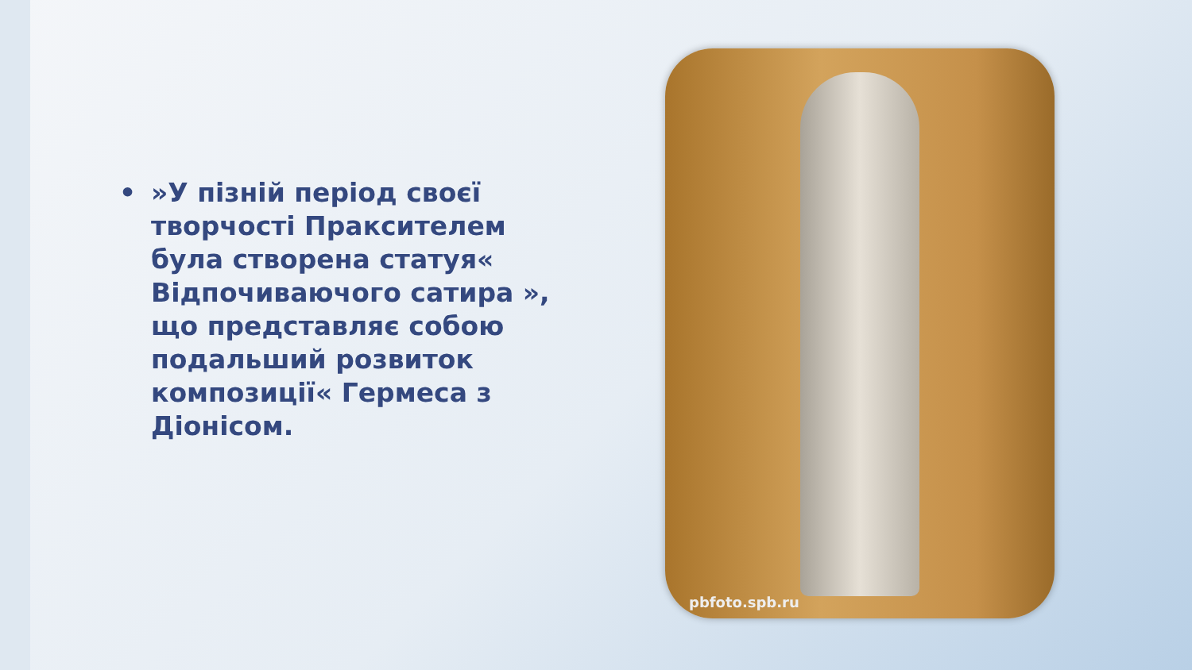• »У пізній період своєї творчості Праксителем була створена статуя« Відпочиваючого сатира », що представляє собою подальший розвиток композиції« Гермеса з Діонісом.
pbfoto.spb.ru